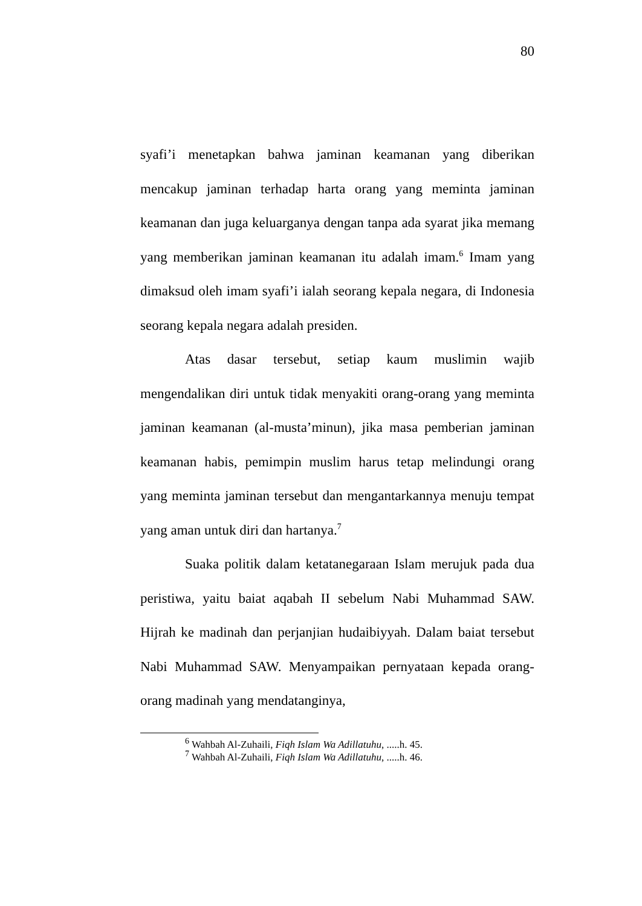80
syafi’i menetapkan bahwa jaminan keamanan yang diberikan mencakup jaminan terhadap harta orang yang meminta jaminan keamanan dan juga keluarganya dengan tanpa ada syarat jika memang yang memberikan jaminan keamanan itu adalah imam.<sup>6</sup> Imam yang dimaksud oleh imam syafi’i ialah seorang kepala negara, di Indonesia seorang kepala negara adalah presiden.
Atas dasar tersebut, setiap kaum muslimin wajib mengendalikan diri untuk tidak menyakiti orang-orang yang meminta jaminan keamanan (al-musta’minun), jika masa pemberian jaminan keamanan habis, pemimpin muslim harus tetap melindungi orang yang meminta jaminan tersebut dan mengantarkannya menuju tempat yang aman untuk diri dan hartanya.<sup>7</sup>
Suaka politik dalam ketatanegaraan Islam merujuk pada dua peristiwa, yaitu baiat aqabah II sebelum Nabi Muhammad SAW. Hijrah ke madinah dan perjanjian hudaibiyyah. Dalam baiat tersebut Nabi Muhammad SAW. Menyampaikan pernyataan kepada orang-orang madinah yang mendatanginya,
<sup>6</sup> Wahbah Al-Zuhaili, Fiqh Islam Wa Adillatuhu, .....h. 45.
<sup>7</sup> Wahbah Al-Zuhaili, Fiqh Islam Wa Adillatuhu, .....h. 46.